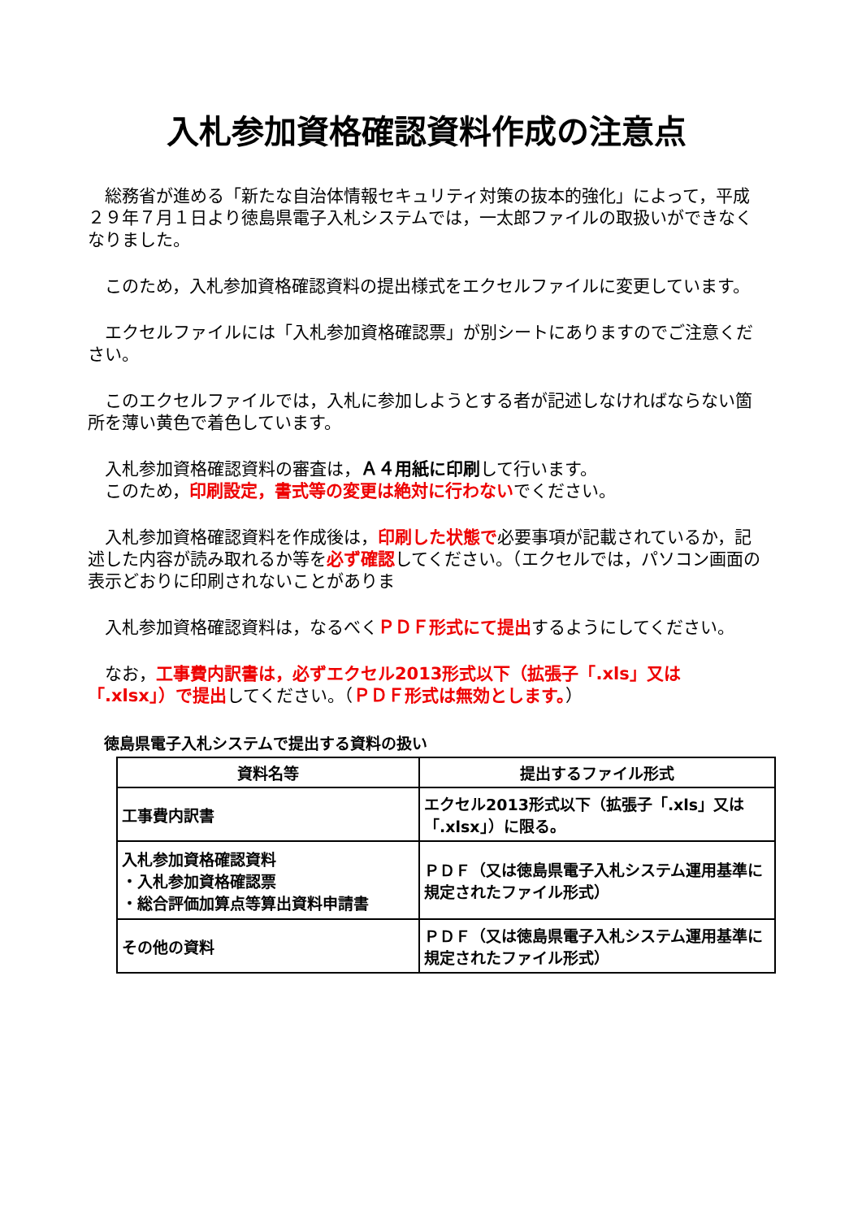入札参加資格確認資料作成の注意点
　総務省が進める「新たな自治体情報セキュリティ対策の抜本的強化」によって，平成２９年７月１日より徳島県電子入札システムでは，一太郎ファイルの取扱いができなくなりました。
　このため，入札参加資格確認資料の提出様式をエクセルファイルに変更しています。
　エクセルファイルには「入札参加資格確認票」が別シートにありますのでご注意ください。
　このエクセルファイルでは，入札に参加しようとする者が記述しなければならない箇所を薄い黄色で着色しています。
　入札参加資格確認資料の審査は，Ａ４用紙に印刷して行います。
　このため，印刷設定，書式等の変更は絶対に行わないでください。
　入札参加資格確認資料を作成後は，印刷した状態で必要事項が記載されているか，記述した内容が読み取れるか等を必ず確認してください。（エクセルでは，パソコン画面の表示どおりに印刷されないことがありま
　入札参加資格確認資料は，なるべくＰＤＦ形式にて提出するようにしてください。
　なお，工事費内訳書は，必ずエクセル2013形式以下（拡張子「.xls」又は「.xlsx」）で提出してください。（ＰＤＦ形式は無効とします。）
徳島県電子入札システムで提出する資料の扱い
| 資料名等 | 提出するファイル形式 |
| --- | --- |
| 工事費内訳書 | エクセル2013形式以下（拡張子「.xls」又は「.xlsx」）に限る。 |
| 入札参加資格確認資料 ・入札参加資格確認票 ・総合評価加算点等算出資料申請書 | ＰＤＦ（又は徳島県電子入札システム運用基準に規定されたファイル形式） |
| その他の資料 | ＰＤＦ（又は徳島県電子入札システム運用基準に規定されたファイル形式） |